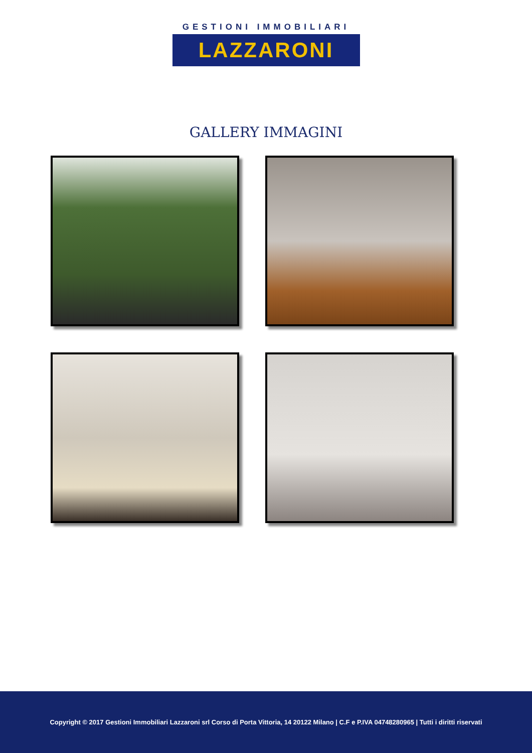GESTIONI IMMOBILIARI
LAZZARONI
GALLERY IMMAGINI
Copyright © 2017 Gestioni Immobiliari Lazzaroni srl Corso di Porta Vittoria, 14 20122 Milano | C.F e P.IVA 04748280965 | Tutti i diritti riservati